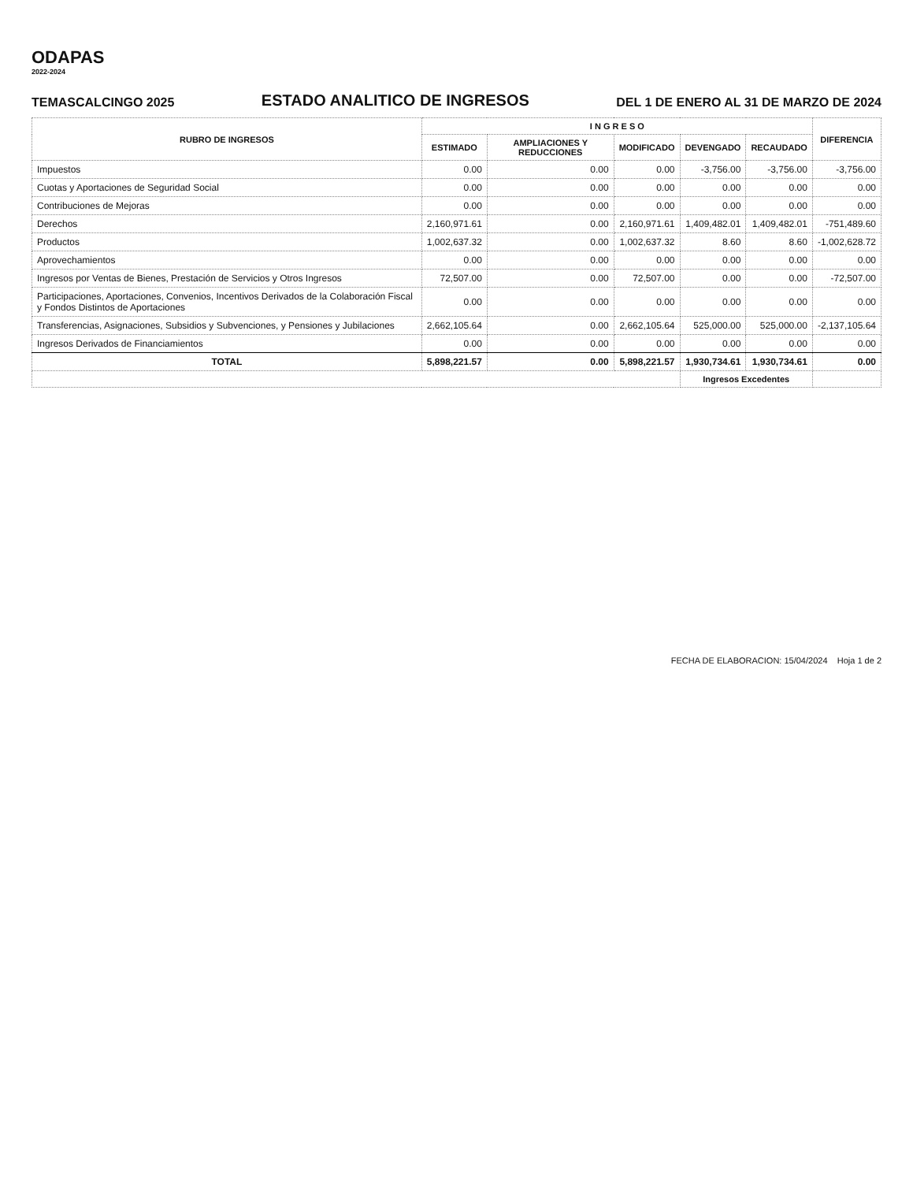ODAPAS
2022-2024
TEMASCALCINGO 2025 ESTADO ANALITICO DE INGRESOS DEL 1 DE ENERO AL 31 DE MARZO DE 2024
| RUBRO DE INGRESOS | I N G R E S O | | | | | DIFERENCIA |
| --- | --- | --- | --- | --- | --- | --- |
| | ESTIMADO | AMPLIACIONES Y REDUCCIONES | MODIFICADO | DEVENGADO | RECAUDADO | |
| Impuestos | 0.00 | 0.00 | 0.00 | -3,756.00 | -3,756.00 | -3,756.00 |
| Cuotas y Aportaciones de Seguridad Social | 0.00 | 0.00 | 0.00 | 0.00 | 0.00 | 0.00 |
| Contribuciones de Mejoras | 0.00 | 0.00 | 0.00 | 0.00 | 0.00 | 0.00 |
| Derechos | 2,160,971.61 | 0.00 | 2,160,971.61 | 1,409,482.01 | 1,409,482.01 | -751,489.60 |
| Productos | 1,002,637.32 | 0.00 | 1,002,637.32 | 8.60 | 8.60 | -1,002,628.72 |
| Aprovechamientos | 0.00 | 0.00 | 0.00 | 0.00 | 0.00 | 0.00 |
| Ingresos por Ventas de Bienes, Prestación de Servicios y Otros Ingresos | 72,507.00 | 0.00 | 72,507.00 | 0.00 | 0.00 | -72,507.00 |
| Participaciones, Aportaciones, Convenios, Incentivos Derivados de la Colaboración Fiscal y Fondos Distintos de Aportaciones | 0.00 | 0.00 | 0.00 | 0.00 | 0.00 | 0.00 |
| Transferencias, Asignaciones, Subsidios y Subvenciones, y Pensiones y Jubilaciones | 2,662,105.64 | 0.00 | 2,662,105.64 | 525,000.00 | 525,000.00 | -2,137,105.64 |
| Ingresos Derivados de Financiamientos | 0.00 | 0.00 | 0.00 | 0.00 | 0.00 | 0.00 |
| TOTAL | 5,898,221.57 | 0.00 | 5,898,221.57 | 1,930,734.61 | 1,930,734.61 | 0.00 |
| | | | | Ingresos Excedentes | | |
FECHA DE ELABORACION: 15/04/2024 Hoja 1 de 2